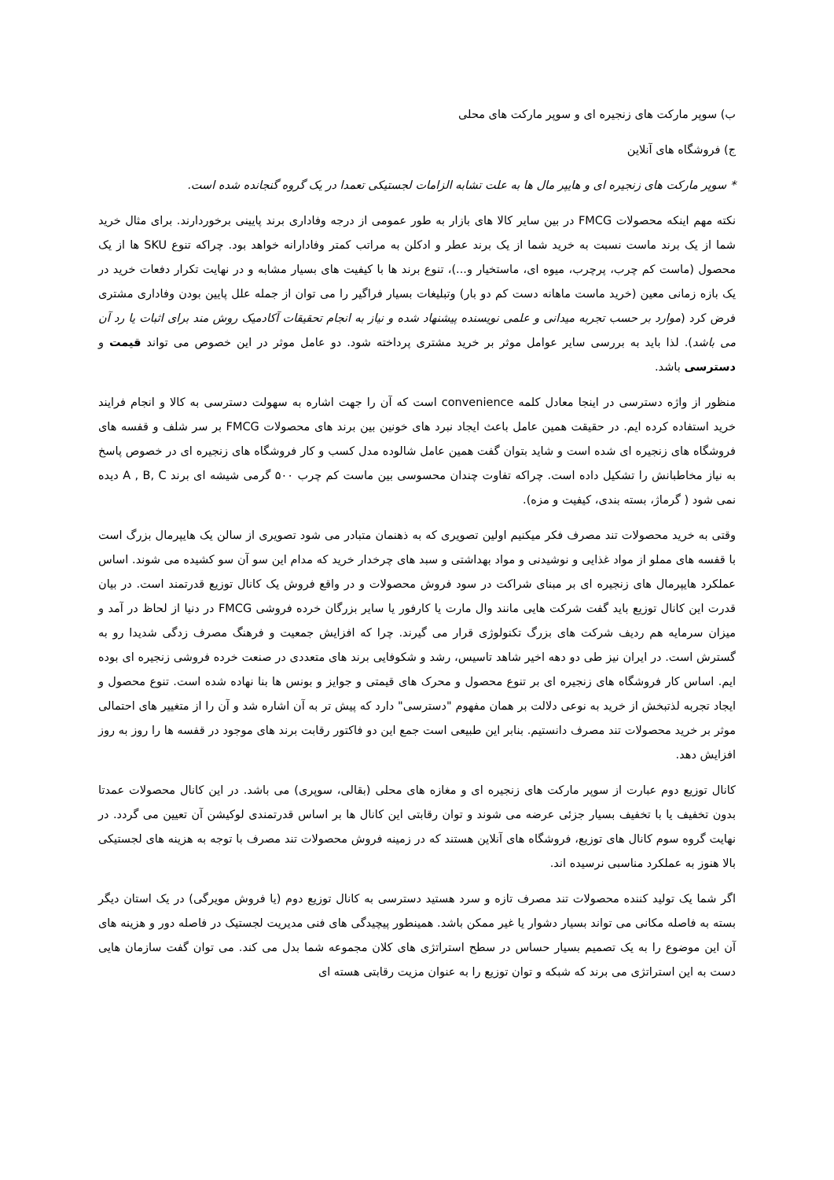ب) سوپر مارکت های زنجیره ای و سوپر مارکت های محلی
ج) فروشگاه های آنلاین
* سوپر مارکت های زنجیره ای و هایپر مال ها به علت تشابه الزامات لجستیکی تعمدا در یک گروه گنجانده شده است.
نکته مهم اینکه محصولات FMCG در بین سایر کالا های بازار به طور عمومی از درجه وفاداری برند پایینی برخوردارند. برای مثال خرید شما از یک برند ماست نسبت به خرید شما از یک برند عطر و ادکلن به مراتب کمتر وفادارانه خواهد بود. چراکه تنوع SKU ها از یک محصول (ماست کم چرب، پرچرب، میوه ای، ماستخیار و...)، تنوع برند ها با کیفیت های بسیار مشابه و در نهایت تکرار دفعات خرید در یک بازه زمانی معین (خرید ماست ماهانه دست کم دو بار) وتبلیغات بسیار فراگیر را می توان از جمله علل پایین بودن وفاداری مشتری فرض کرد (موارد بر حسب تجربه میدانی و علمی نویسنده پیشنهاد شده و نیاز به انجام تحقیقات آکادمیک روش مند برای اثبات یا رد آن می باشد). لذا باید به بررسی سایر عوامل موثر بر خرید مشتری پرداخته شود. دو عامل موثر در این خصوص می تواند قیمت و دسترسی باشد.
منظور از واژه دسترسی در اینجا معادل کلمه convenience است که آن را جهت اشاره به سهولت دسترسی به کالا و انجام فرایند خرید استفاده کرده ایم. در حقیقت همین عامل باعث ایجاد نبرد های خونین بین برند های محصولات FMCG بر سر شلف و قفسه های فروشگاه های زنجیره ای شده است و شاید بتوان گفت همین عامل شالوده مدل کسب و کار فروشگاه های زنجیره ای در خصوص پاسخ به نیاز مخاطبانش را تشکیل داده است. چراکه تفاوت چندان محسوسی بین ماست کم چرب ۵۰۰ گرمی شیشه ای برند A , B, C دیده نمی شود ( گرماژ، بسته بندی، کیفیت و مزه).
وقتی به خرید محصولات تند مصرف فکر میکنیم اولین تصویری که به ذهنمان متبادر می شود تصویری از سالن یک هایپرمال بزرگ است با قفسه های مملو از مواد غذایی و نوشیدنی و مواد بهداشتی و سبد های چرخدار خرید که مدام این سو آن سو کشیده می شوند. اساس عملکرد هایپرمال های زنجیره ای بر مبنای شراکت در سود فروش محصولات و در واقع فروش یک کانال توزیع قدرتمند است. در بیان قدرت این کانال توزیع باید گفت شرکت هایی مانند وال مارت یا کارفور یا سایر بزرگان خرده فروشی FMCG در دنیا از لحاظ در آمد و میزان سرمایه هم ردیف شرکت های بزرگ تکنولوژی قرار می گیرند. چرا که افزایش جمعیت و فرهنگ مصرف زدگی شدیدا رو به گسترش است. در ایران نیز طی دو دهه اخیر شاهد تاسیس، رشد و شکوفایی برند های متعددی در صنعت خرده فروشی زنجیره ای بوده ایم. اساس کار فروشگاه های زنجیره ای بر تنوع محصول و محرک های قیمتی و جوایز و بونس ها بنا نهاده شده است. تنوع محصول و ایجاد تجربه لذتبخش از خرید به نوعی دلالت بر همان مفهوم "دسترسی" دارد که پیش تر به آن اشاره شد و آن را از متغییر های احتمالی موثر بر خرید محصولات تند مصرف دانستیم. بنابر این طبیعی است جمع این دو فاکتور رقابت برند های موجود در قفسه ها را روز به روز افزایش دهد.
کانال توزیع دوم عبارت از سوپر مارکت های زنجیره ای و مغازه های محلی (بقالی، سوپری) می باشد. در این کانال محصولات عمدتا بدون تخفیف یا با تخفیف بسیار جزئی عرضه می شوند و توان رقابتی این کانال ها بر اساس قدرتمندی لوکیشن آن تعیین می گردد. در نهایت گروه سوم کانال های توزیع، فروشگاه های آنلاین هستند که در زمینه فروش محصولات تند مصرف با توجه به هزینه های لجستیکی بالا هنوز به عملکرد مناسبی نرسیده اند.
اگر شما یک تولید کننده محصولات تند مصرف تازه و سرد هستید دسترسی به کانال توزیع دوم (یا فروش مویرگی) در یک استان دیگر بسته به فاصله مکانی می تواند بسیار دشوار یا غیر ممکن باشد. همینطور پیچیدگی های فنی مدیریت لجستیک در فاصله دور و هزینه های آن این موضوع را به یک تصمیم بسیار حساس در سطح استراتژی های کلان مجموعه شما بدل می کند. می توان گفت سازمان هایی دست به این استراتژی می برند که شبکه و توان توزیع را به عنوان مزیت رقابتی هسته ای